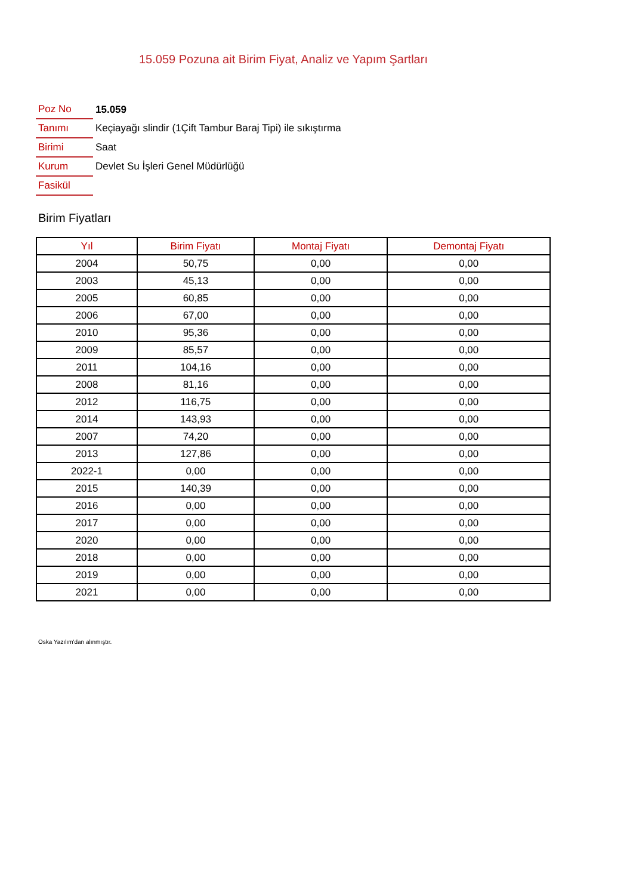15.059 Pozuna ait Birim Fiyat, Analiz ve Yapım Şartları
| Poz No | 15.059 |
| Tanımı | Keçiayağı slindir (1Çift Tambur Baraj Tipi) ile sıkıştırma |
| Birimi | Saat |
| Kurum | Devlet Su İşleri Genel Müdürlüğü |
| Fasikül | |
Birim Fiyatları
| Yıl | Birim Fiyatı | Montaj Fiyatı | Demontaj Fiyatı |
| --- | --- | --- | --- |
| 2004 | 50,75 | 0,00 | 0,00 |
| 2003 | 45,13 | 0,00 | 0,00 |
| 2005 | 60,85 | 0,00 | 0,00 |
| 2006 | 67,00 | 0,00 | 0,00 |
| 2010 | 95,36 | 0,00 | 0,00 |
| 2009 | 85,57 | 0,00 | 0,00 |
| 2011 | 104,16 | 0,00 | 0,00 |
| 2008 | 81,16 | 0,00 | 0,00 |
| 2012 | 116,75 | 0,00 | 0,00 |
| 2014 | 143,93 | 0,00 | 0,00 |
| 2007 | 74,20 | 0,00 | 0,00 |
| 2013 | 127,86 | 0,00 | 0,00 |
| 2022-1 | 0,00 | 0,00 | 0,00 |
| 2015 | 140,39 | 0,00 | 0,00 |
| 2016 | 0,00 | 0,00 | 0,00 |
| 2017 | 0,00 | 0,00 | 0,00 |
| 2020 | 0,00 | 0,00 | 0,00 |
| 2018 | 0,00 | 0,00 | 0,00 |
| 2019 | 0,00 | 0,00 | 0,00 |
| 2021 | 0,00 | 0,00 | 0,00 |
Oska Yazılım'dan alınmıştır.